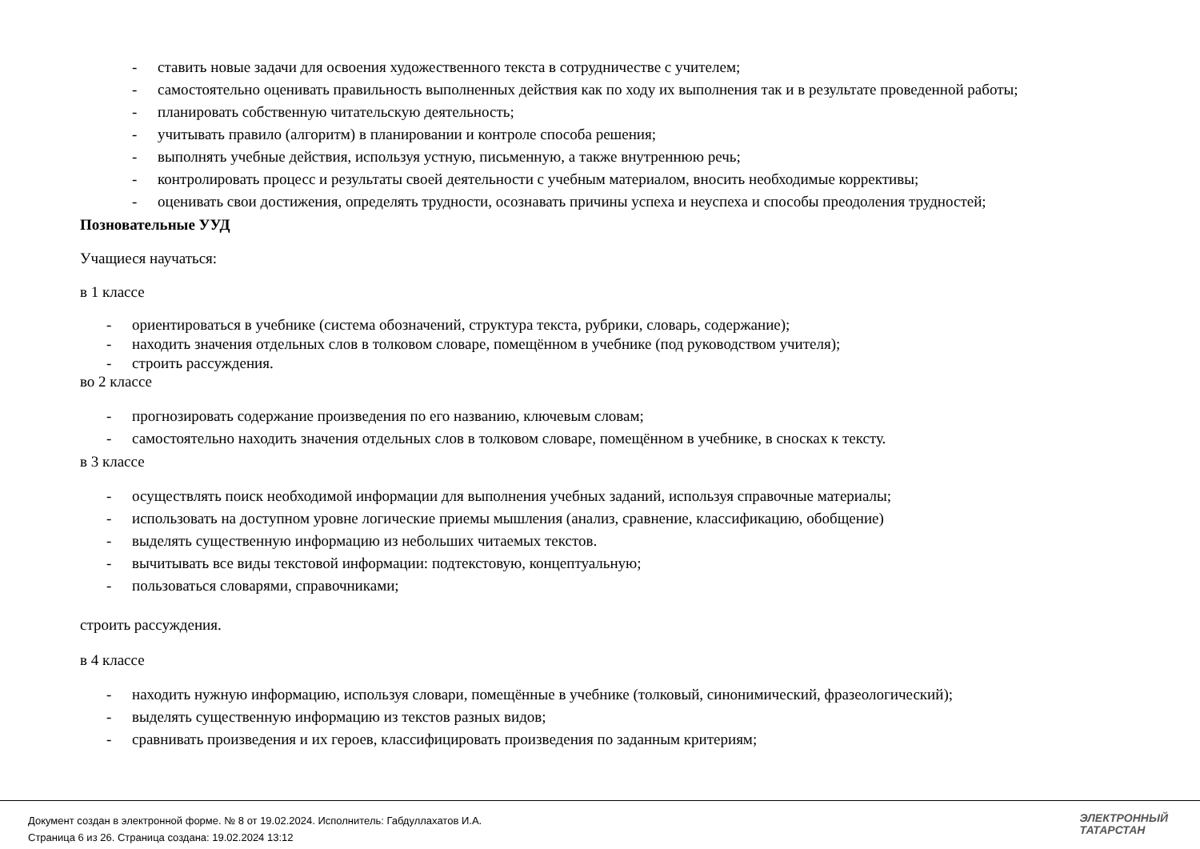- ставить новые задачи для освоения художественного текста в сотрудничестве с учителем;
- самостоятельно оценивать правильность выполненных действия как по ходу их выполнения так и в результате проведенной работы;
- планировать собственную читательскую деятельность;
- учитывать правило (алгоритм) в планировании и контроле способа решения;
- выполнять учебные действия, используя устную, письменную, а также внутреннюю речь;
- контролировать процесс и результаты своей деятельности с учебным материалом, вносить необходимые коррективы;
- оценивать свои достижения, определять трудности, осознавать причины успеха и неуспеха и способы преодоления трудностей;
Позновательные УУД
Учащиеся научаться:
в 1 классе
- ориентироваться в учебнике (система обозначений, структура текста, рубрики, словарь, содержание);
- находить значения отдельных слов в толковом словаре, помещённом в учебнике (под руководством учителя);
- строить рассуждения.
во 2 классе
- прогнозировать содержание произведения по его названию, ключевым словам;
- самостоятельно находить значения отдельных слов в толковом словаре, помещённом в учебнике, в сносках к тексту.
в 3 классе
- осуществлять поиск необходимой информации для выполнения учебных заданий, используя справочные материалы;
- использовать на доступном уровне логические приемы мышления (анализ, сравнение, классификацию, обобщение)
- выделять существенную информацию из небольших читаемых текстов.
- вычитывать все виды текстовой информации: подтекстовую, концептуальную;
- пользоваться словарями, справочниками;
строить рассуждения.
в 4 классе
- находить нужную информацию, используя словари, помещённые в учебнике (толковый, синонимический, фразеологический);
- выделять существенную информацию из текстов разных видов;
- сравнивать произведения и их героев, классифицировать произведения по заданным критериям;
Документ создан в электронной форме. № 8 от 19.02.2024. Исполнитель: Габдуллахатов И.А.
Страница 6 из 26. Страница создана: 19.02.2024 13:12
ЭЛЕКТРОННЫЙ
ТАТАРСТАН